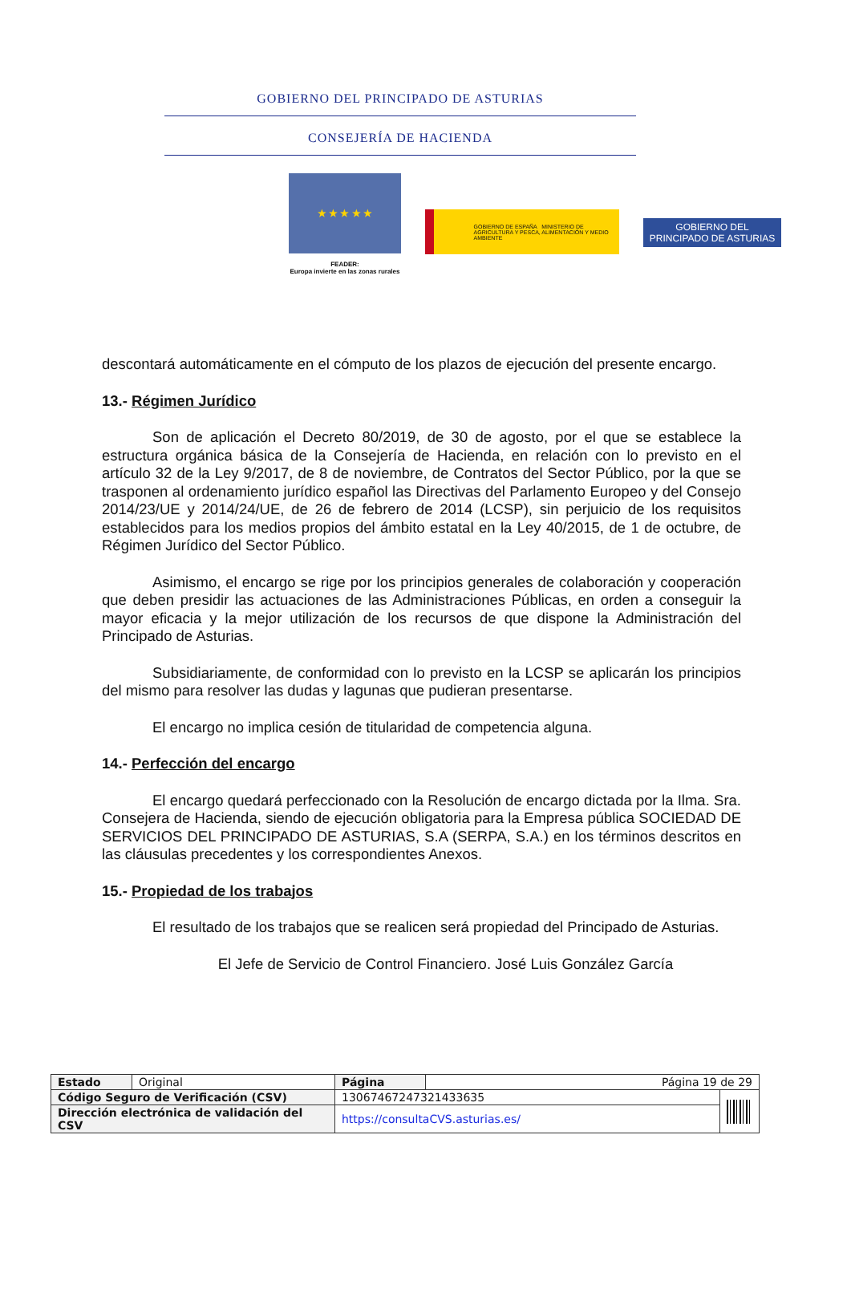GOBIERNO DEL PRINCIPADO DE ASTURIAS
CONSEJERÍA DE HACIENDA
★ ★ ★ ★ ★
FEADER:
Europa invierte en las zonas rurales
GOBIERNO DE ESPAÑA MINISTERIO DE AGRICULTURA Y PESCA, ALIMENTACIÓN Y MEDIO AMBIENTE
GOBIERNO DEL
PRINCIPADO DE ASTURIAS
descontará automáticamente en el cómputo de los plazos de ejecución del presente encargo.
13.- Régimen Jurídico
Son de aplicación el Decreto 80/2019, de 30 de agosto, por el que se establece la estructura orgánica básica de la Consejería de Hacienda, en relación con lo previsto en el artículo 32 de la Ley 9/2017, de 8 de noviembre, de Contratos del Sector Público, por la que se trasponen al ordenamiento jurídico español las Directivas del Parlamento Europeo y del Consejo 2014/23/UE y 2014/24/UE, de 26 de febrero de 2014 (LCSP), sin perjuicio de los requisitos establecidos para los medios propios del ámbito estatal en la Ley 40/2015, de 1 de octubre, de Régimen Jurídico del Sector Público.
Asimismo, el encargo se rige por los principios generales de colaboración y cooperación que deben presidir las actuaciones de las Administraciones Públicas, en orden a conseguir la mayor eficacia y la mejor utilización de los recursos de que dispone la Administración del Principado de Asturias.
Subsidiariamente, de conformidad con lo previsto en la LCSP se aplicarán los principios del mismo para resolver las dudas y lagunas que pudieran presentarse.
El encargo no implica cesión de titularidad de competencia alguna.
14.- Perfección del encargo
El encargo quedará perfeccionado con la Resolución de encargo dictada por la Ilma. Sra. Consejera de Hacienda, siendo de ejecución obligatoria para la Empresa pública SOCIEDAD DE SERVICIOS DEL PRINCIPADO DE ASTURIAS, S.A (SERPA, S.A.) en los términos descritos en las cláusulas precedentes y los correspondientes Anexos.
15.- Propiedad de los trabajos
El resultado de los trabajos que se realicen será propiedad del Principado de Asturias.
El Jefe de Servicio de Control Financiero. José Luis González García
| Estado | Original | Página | Página 19 de 29 | |
| Código Seguro de Verificación (CSV) | | 13067467247321433635 | | |
| Dirección electrónica de validación del CSV | | https://consultaCVS.asturias.es/ | | |